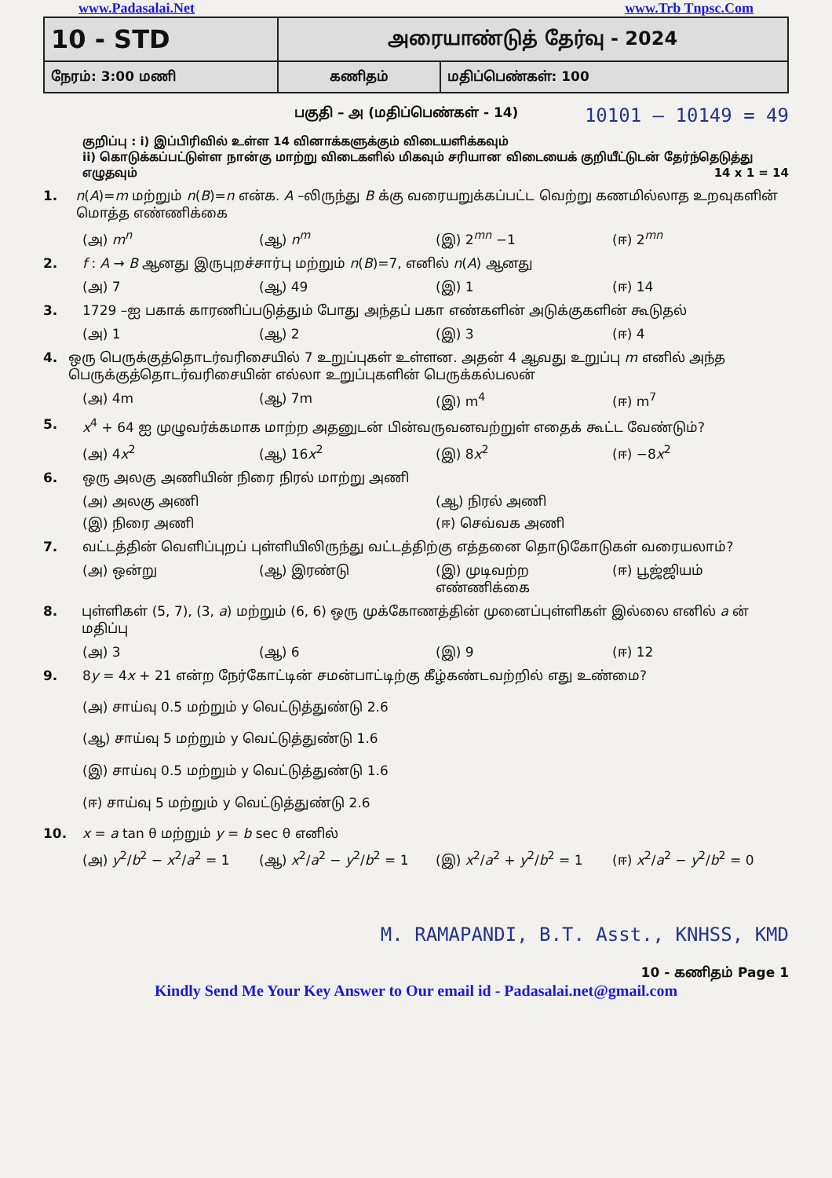www.Padasalai.Net www.Trb Tnpsc.Com
| 10 - STD | அரையாண்டுத் தேர்வு - 2024 | |
| நேரம்: 3:00 மணி | கணிதம் | மதிப்பெண்கள்: 100 |
பகுதி – அ (மதிப்பெண்கள் - 14) 10101 – 10149 = 49
குறிப்பு : i) இப்பிரிவில் உள்ள 14 வினாக்களுக்கும் விடையளிக்கவும்
ii) கொடுக்கப்பட்டுள்ள நான்கு மாற்று விடைகளில் மிகவும் சரியான விடையைக் குறியீட்டுடன் தேர்ந்தெடுத்து எழுதவும் 14 x 1 = 14
1. n(A)=m மற்றும் n(B)=n என்க. A –லிருந்து B க்கு வரையறுக்கப்பட்ட வெற்று கணமில்லாத உறவுகளின் மொத்த எண்ணிக்கை
(அ) m<sup>n</sup> (ஆ) n<sup>m</sup> (இ) 2<sup>mn</sup> −1 (ஈ) 2<sup>mn</sup>
2. f : A → B ஆனது இருபுறச்சார்பு மற்றும் n(B)=7, எனில் n(A) ஆனது
(அ) 7 (ஆ) 49 (இ) 1 (ஈ) 14
3. 1729 –ஐ பகாக் காரணிப்படுத்தும் போது அந்தப் பகா எண்களின் அடுக்குகளின் கூடுதல்
(அ) 1 (ஆ) 2 (இ) 3 (ஈ) 4
4. ஒரு பெருக்குத்தொடர்வரிசையில் 7 உறுப்புகள் உள்ளன. அதன் 4 ஆவது உறுப்பு m எனில் அந்த பெருக்குத்தொடர்வரிசையின் எல்லா உறுப்புகளின் பெருக்கல்பலன்
(அ) 4m (ஆ) 7m (இ) m<sup>4</sup> (ஈ) m<sup>7</sup>
5. x<sup>4</sup> + 64 ஐ முழுவர்க்கமாக மாற்ற அதனுடன் பின்வருவனவற்றுள் எதைக் கூட்ட வேண்டும்?
(அ) 4x<sup>2</sup> (ஆ) 16x<sup>2</sup> (இ) 8x<sup>2</sup> (ஈ) −8x<sup>2</sup>
6. ஒரு அலகு அணியின் நிரை நிரல் மாற்று அணி
(அ) அலகு அணி (ஆ) நிரல் அணி
(இ) நிரை அணி (ஈ) செவ்வக அணி
7. வட்டத்தின் வெளிப்புறப் புள்ளியிலிருந்து வட்டத்திற்கு எத்தனை தொடுகோடுகள் வரையலாம்?
(அ) ஒன்று (ஆ) இரண்டு (இ) முடிவற்ற எண்ணிக்கை (ஈ) பூஜ்ஜியம்
8. புள்ளிகள் (5, 7), (3, a) மற்றும் (6, 6) ஒரு முக்கோணத்தின் முனைப்புள்ளிகள் இல்லை எனில் a ன் மதிப்பு
(அ) 3 (ஆ) 6 (இ) 9 (ஈ) 12
9. 8y = 4x + 21 என்ற நேர்கோட்டின் சமன்பாட்டிற்கு கீழ்கண்டவற்றில் எது உண்மை?
(அ) சாய்வு 0.5 மற்றும் y வெட்டுத்துண்டு 2.6
(ஆ) சாய்வு 5 மற்றும் y வெட்டுத்துண்டு 1.6
(இ) சாய்வு 0.5 மற்றும் y வெட்டுத்துண்டு 1.6
(ஈ) சாய்வு 5 மற்றும் y வெட்டுத்துண்டு 2.6
10. x = a tan θ மற்றும் y = b sec θ எனில்
(அ) y<sup>2</sup>/b<sup>2</sup> − x<sup>2</sup>/a<sup>2</sup> = 1 (ஆ) x<sup>2</sup>/a<sup>2</sup> − y<sup>2</sup>/b<sup>2</sup> = 1 (இ) x<sup>2</sup>/a<sup>2</sup> + y<sup>2</sup>/b<sup>2</sup> = 1 (ஈ) x<sup>2</sup>/a<sup>2</sup> − y<sup>2</sup>/b<sup>2</sup> = 0
M. RAMAPANDI, B.T. Asst., KNHSS, KMD
10 - கணிதம் Page 1
Kindly Send Me Your Key Answer to Our email id - Padasalai.net@gmail.com